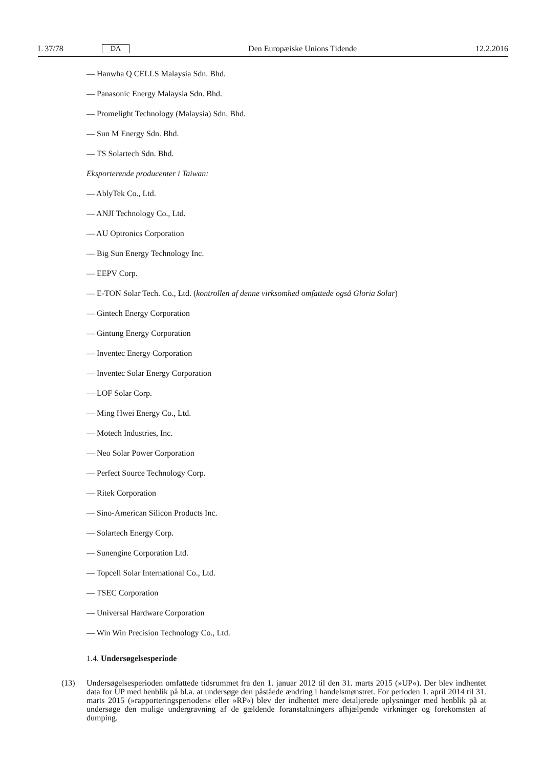L 37/78 DA Den Europæiske Unions Tidende 12.2.2016
— Hanwha Q CELLS Malaysia Sdn. Bhd.
— Panasonic Energy Malaysia Sdn. Bhd.
— Promelight Technology (Malaysia) Sdn. Bhd.
— Sun M Energy Sdn. Bhd.
— TS Solartech Sdn. Bhd.
Eksporterende producenter i Taiwan:
— AblyTek Co., Ltd.
— ANJI Technology Co., Ltd.
— AU Optronics Corporation
— Big Sun Energy Technology Inc.
— EEPV Corp.
— E-TON Solar Tech. Co., Ltd. (kontrollen af denne virksomhed omfattede også Gloria Solar)
— Gintech Energy Corporation
— Gintung Energy Corporation
— Inventec Energy Corporation
— Inventec Solar Energy Corporation
— LOF Solar Corp.
— Ming Hwei Energy Co., Ltd.
— Motech Industries, Inc.
— Neo Solar Power Corporation
— Perfect Source Technology Corp.
— Ritek Corporation
— Sino-American Silicon Products Inc.
— Solartech Energy Corp.
— Sunengine Corporation Ltd.
— Topcell Solar International Co., Ltd.
— TSEC Corporation
— Universal Hardware Corporation
— Win Win Precision Technology Co., Ltd.
1.4. Undersøgelsesperiode
(13) Undersøgelsesperioden omfattede tidsrummet fra den 1. januar 2012 til den 31. marts 2015 (»UP«). Der blev indhentet data for UP med henblik på bl.a. at undersøge den påståede ændring i handelsmønstret. For perioden 1. april 2014 til 31. marts 2015 (»rapporteringsperioden« eller »RP«) blev der indhentet mere detaljerede oplysninger med henblik på at undersøge den mulige undergravning af de gældende foranstaltningers afhjælpende virkninger og forekomsten af dumping.